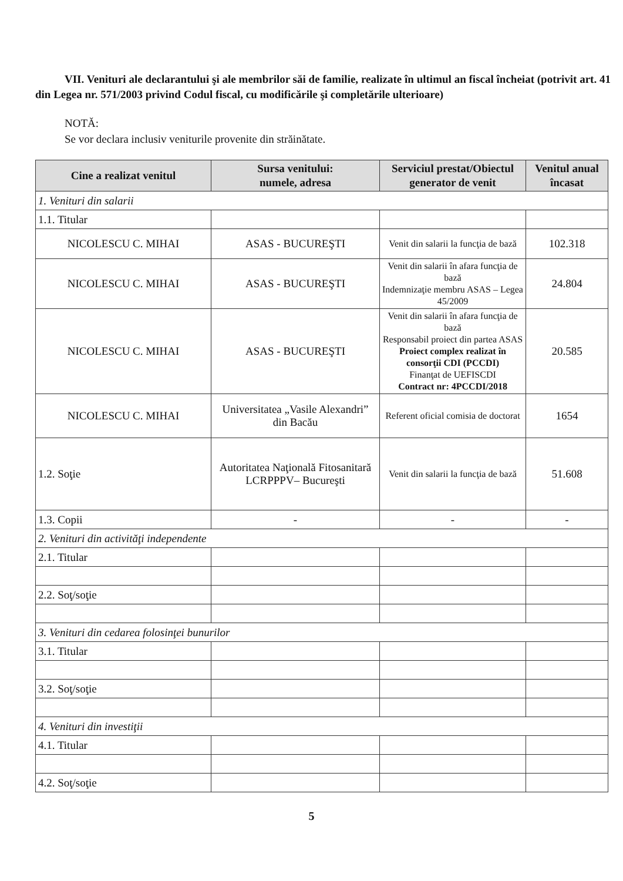VII. Venituri ale declarantului şi ale membrilor săi de familie, realizate în ultimul an fiscal încheiat (potrivit art. 41 din Legea nr. 571/2003 privind Codul fiscal, cu modificările şi completările ulterioare)
NOTĂ:
Se vor declara inclusiv veniturile provenite din străinătate.
| Cine a realizat venitul | Sursa venitului: numele, adresa | Serviciul prestat/Obiectul generator de venit | Venitul anual încasat |
| --- | --- | --- | --- |
| 1. Venituri din salarii | | | |
| 1.1. Titular | | | |
| NICOLESCU C. MIHAI | ASAS - BUCUREŞTI | Venit din salarii la funcţia de bază | 102.318 |
| NICOLESCU C. MIHAI | ASAS - BUCUREŞTI | Venit din salarii în afara funcţia de bază Indemnizaţie membru ASAS – Legea 45/2009 | 24.804 |
| NICOLESCU C. MIHAI | ASAS - BUCUREŞTI | Venit din salarii în afara funcţia de bază Responsabil proiect din partea ASAS Proiect complex realizat în consorţii CDI (PCCDI) Finanţat de UEFISCDI Contract nr: 4PCCDI/2018 | 20.585 |
| NICOLESCU C. MIHAI | Universitatea „Vasile Alexandri” din Bacău | Referent oficial comisia de doctorat | 1654 |
| 1.2. Soţie | Autoritatea Naţională Fitosanitară LCRPPPV– Bucureşti | Venit din salarii la funcţia de bază | 51.608 |
| 1.3. Copii | - | - | - |
| 2. Venituri din activităţi independente | | | |
| 2.1. Titular | | | |
| 2.2. Soţ/soţie | | | |
| 3. Venituri din cedarea folosinţei bunurilor | | | |
| 3.1. Titular | | | |
| 3.2. Soţ/soţie | | | |
| 4. Venituri din investiţii | | | |
| 4.1. Titular | | | |
| 4.2. Soţ/soţie | | | |
5